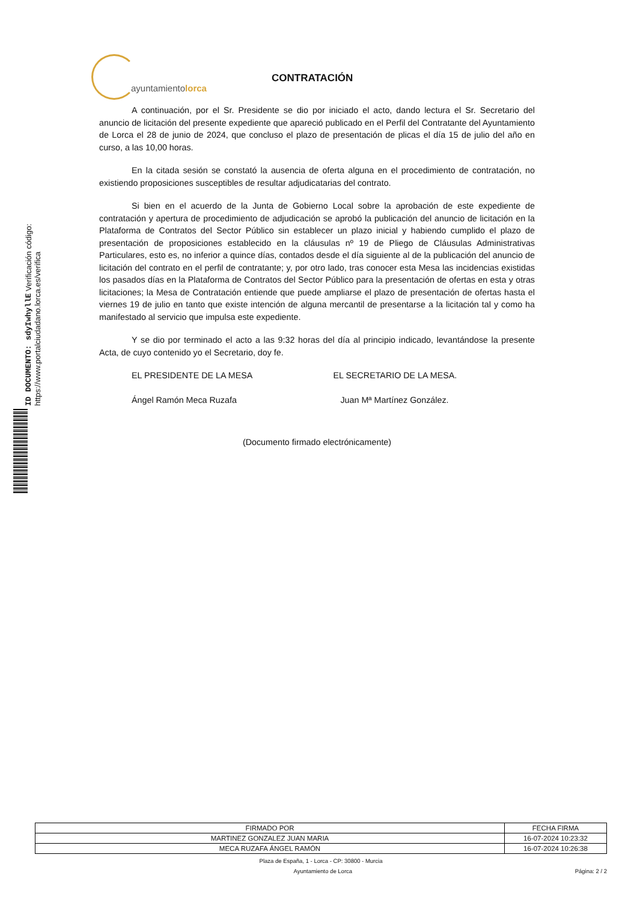ID DOCUMENTO: sdyIwhyllE Verificación código: https://www.portalciudadano.lorca.es/verifica
ayuntamientolorca
CONTRATACIÓN
A continuación, por el Sr. Presidente se dio por iniciado el acto, dando lectura el Sr. Secretario del anuncio de licitación del presente expediente que apareció publicado en el Perfil del Contratante del Ayuntamiento de Lorca el 28 de junio de 2024, que concluso el plazo de presentación de plicas el día 15 de julio del año en curso, a las 10,00 horas.
En la citada sesión se constató la ausencia de oferta alguna en el procedimiento de contratación, no existiendo proposiciones susceptibles de resultar adjudicatarias del contrato.
Si bien en el acuerdo de la Junta de Gobierno Local sobre la aprobación de este expediente de contratación y apertura de procedimiento de adjudicación se aprobó la publicación del anuncio de licitación en la Plataforma de Contratos del Sector Público sin establecer un plazo inicial y habiendo cumplido el plazo de presentación de proposiciones establecido en la cláusulas nº 19 de Pliego de Cláusulas Administrativas Particulares, esto es, no inferior a quince días, contados desde el día siguiente al de la publicación del anuncio de licitación del contrato en el perfil de contratante; y, por otro lado, tras conocer esta Mesa las incidencias existidas los pasados días en la Plataforma de Contratos del Sector Público para la presentación de ofertas en esta y otras licitaciones; la Mesa de Contratación entiende que puede ampliarse el plazo de presentación de ofertas hasta el viernes 19 de julio en tanto que existe intención de alguna mercantil de presentarse a la licitación tal y como ha manifestado al servicio que impulsa este expediente.
Y se dio por terminado el acto a las 9:32 horas del día al principio indicado, levantándose la presente Acta, de cuyo contenido yo el Secretario, doy fe.
EL PRESIDENTE DE LA MESA EL SECRETARIO DE LA MESA.
Ángel Ramón Meca Ruzafa Juan Mª Martínez González.
(Documento firmado electrónicamente)
| FIRMADO POR | FECHA FIRMA |
| --- | --- |
| MARTINEZ GONZALEZ JUAN MARIA | 16-07-2024 10:23:32 |
| MECA RUZAFA ÁNGEL RAMÓN | 16-07-2024 10:26:38 |
Plaza de España, 1 - Lorca - CP: 30800 - Murcia
Ayuntamiento de Lorca Página: 2 / 2